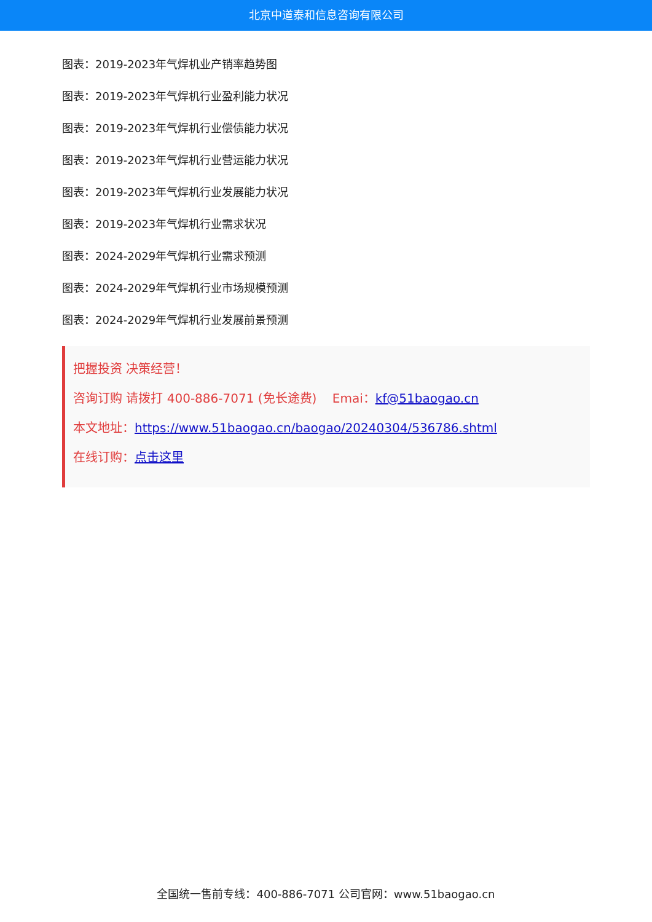北京中道泰和信息咨询有限公司
图表：2019-2023年气焊机业产销率趋势图
图表：2019-2023年气焊机行业盈利能力状况
图表：2019-2023年气焊机行业偿债能力状况
图表：2019-2023年气焊机行业营运能力状况
图表：2019-2023年气焊机行业发展能力状况
图表：2019-2023年气焊机行业需求状况
图表：2024-2029年气焊机行业需求预测
图表：2024-2029年气焊机行业市场规模预测
图表：2024-2029年气焊机行业发展前景预测
把握投资 决策经营！
咨询订购 请拨打 400-886-7071 (免长途费) Emai：kf@51baogao.cn
本文地址：https://www.51baogao.cn/baogao/20240304/536786.shtml
在线订购：点击这里
全国统一售前专线：400-886-7071 公司官网：www.51baogao.cn